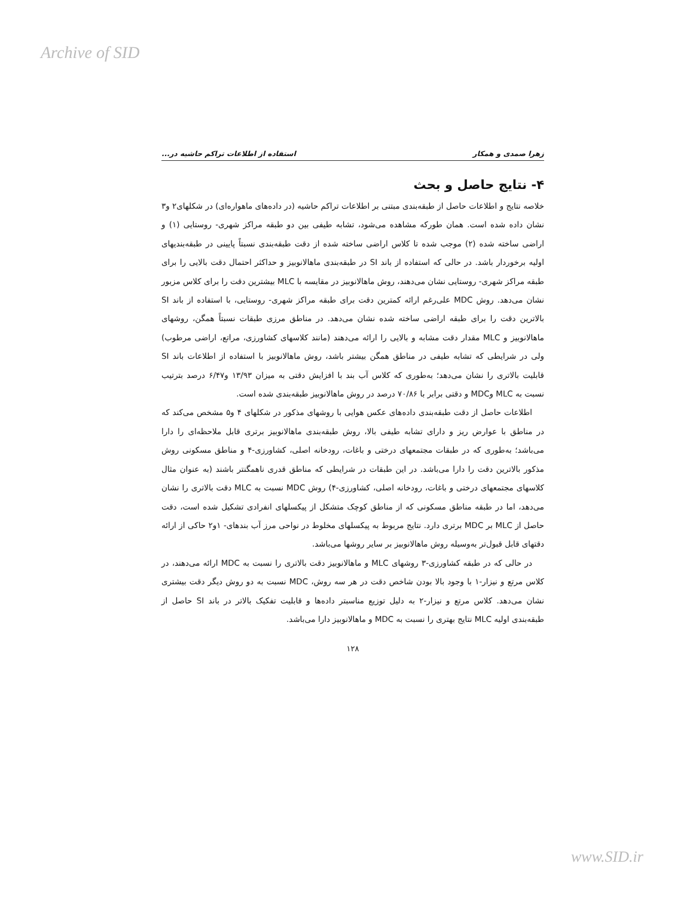Archive of SID
زهرا صمدی و همکار استفاده از اطلاعات تراکم حاشیه در...
۴- نتایج حاصل و بحث
خلاصه نتایج و اطلاعات حاصل از طبقه‌بندی مبتنی بر اطلاعات تراکم حاشیه (در داده‌های ماهواره‌ای) در شکلهای۲ و۳ نشان داده شده است. همان طورکه مشاهده می‌شود، تشابه طیفی بین دو طبقه مراکز شهری- روستایی (۱) و اراضی ساخته شده (۲) موجب شده تا کلاس اراضی ساخته شده از دقت طبقه‌بندی نسبتاً پایینی در طبقه‌بندیهای اولیه برخوردار باشد. در حالی که استفاده از باند SI در طبقه‌بندی ماهالانوبیز و حداکثر احتمال دقت بالایی را برای طبقه مراکز شهری- روستایی نشان می‌دهند، روش ماهالانوبیز در مقایسه با MLC بیشترین دقت را برای کلاس مزبور نشان می‌دهد. روش MDC علی‌رغم ارائه کمترین دقت برای طبقه مراکز شهری- روستایی، با استفاده از باند SI بالاترین دقت را برای طبقه اراضی ساخته شده نشان می‌دهد. در مناطق مرزی طبقات نسبتاً همگن، روشهای ماهالانوبیز و MLC مقدار دقت مشابه و بالایی را ارائه می‌دهند (مانند کلاسهای کشاورزی، مراتع، اراضی مرطوب) ولی در شرایطی که تشابه طیفی در مناطق همگن بیشتر باشد، روش ماهالانوبیز با استفاده از اطلاعات باند SI قابلیت بالاتری را نشان می‌دهد؛ به‌طوری که کلاس آب بند با افزایش دقتی به میزان ۱۳/۹۳ و۶/۴۷ درصد بترتیب نسبت به MLC وMDC و دقتی برابر با ۷۰/۸۶ درصد در روش ماهالانوبیز طبقه‌بندی شده است.
اطلاعات حاصل از دقت طبقه‌بندی داده‌های عکس هوایی با روشهای مذکور در شکلهای ۴ و۵ مشخص می‌کند که در مناطق با عوارض ریز و دارای تشابه طیفی بالا، روش طبقه‌بندی ماهالانوبیز برتری قابل ملاحظه‌ای را دارا می‌باشد؛ به‌طوری که در طبقات مجتمعهای درختی و باغات، رودخانه اصلی، کشاورزی-۴ و مناطق مسکونی روش مذکور بالاترین دقت را دارا می‌باشد. در این طبقات در شرایطی که مناطق قدری ناهمگنتر باشند (به عنوان مثال کلاسهای مجتمعهای درختی و باغات، رودخانه اصلی، کشاورزی-۴) روش MDC نسبت به MLC دقت بالاتری را نشان می‌دهد، اما در طبقه مناطق مسکونی که از مناطق کوچک متشکل از پیکسلهای انفرادی تشکیل شده است، دقت حاصل از MLC بر MDC برتری دارد. نتایج مربوط به پیکسلهای مخلوط در نواحی مرز آب بندهای- ۱و۲ حاکی از ارائه دقتهای قابل قبول‌تر به‌وسیله روش ماهالانوبیز بر سایر روشها می‌باشد.
در حالی که در طبقه کشاورزی-۳ روشهای MLC و ماهالانوبیز دقت بالاتری را نسبت به MDC ارائه می‌دهند، در کلاس مرتع و نیزار-۱ با وجود بالا بودن شاخص دقت در هر سه روش، MDC نسبت به دو روش دیگر دقت بیشتری نشان می‌دهد. کلاس مرتع و نیزار-۲ به دلیل توزیع مناسبتر داده‌ها و قابلیت تفکیک بالاتر در باند SI حاصل از طبقه‌بندی اولیه MLC نتایج بهتری را نسبت به MDC و ماهالانوبیز دارا می‌باشد.
۱۲۸
www.SID.ir